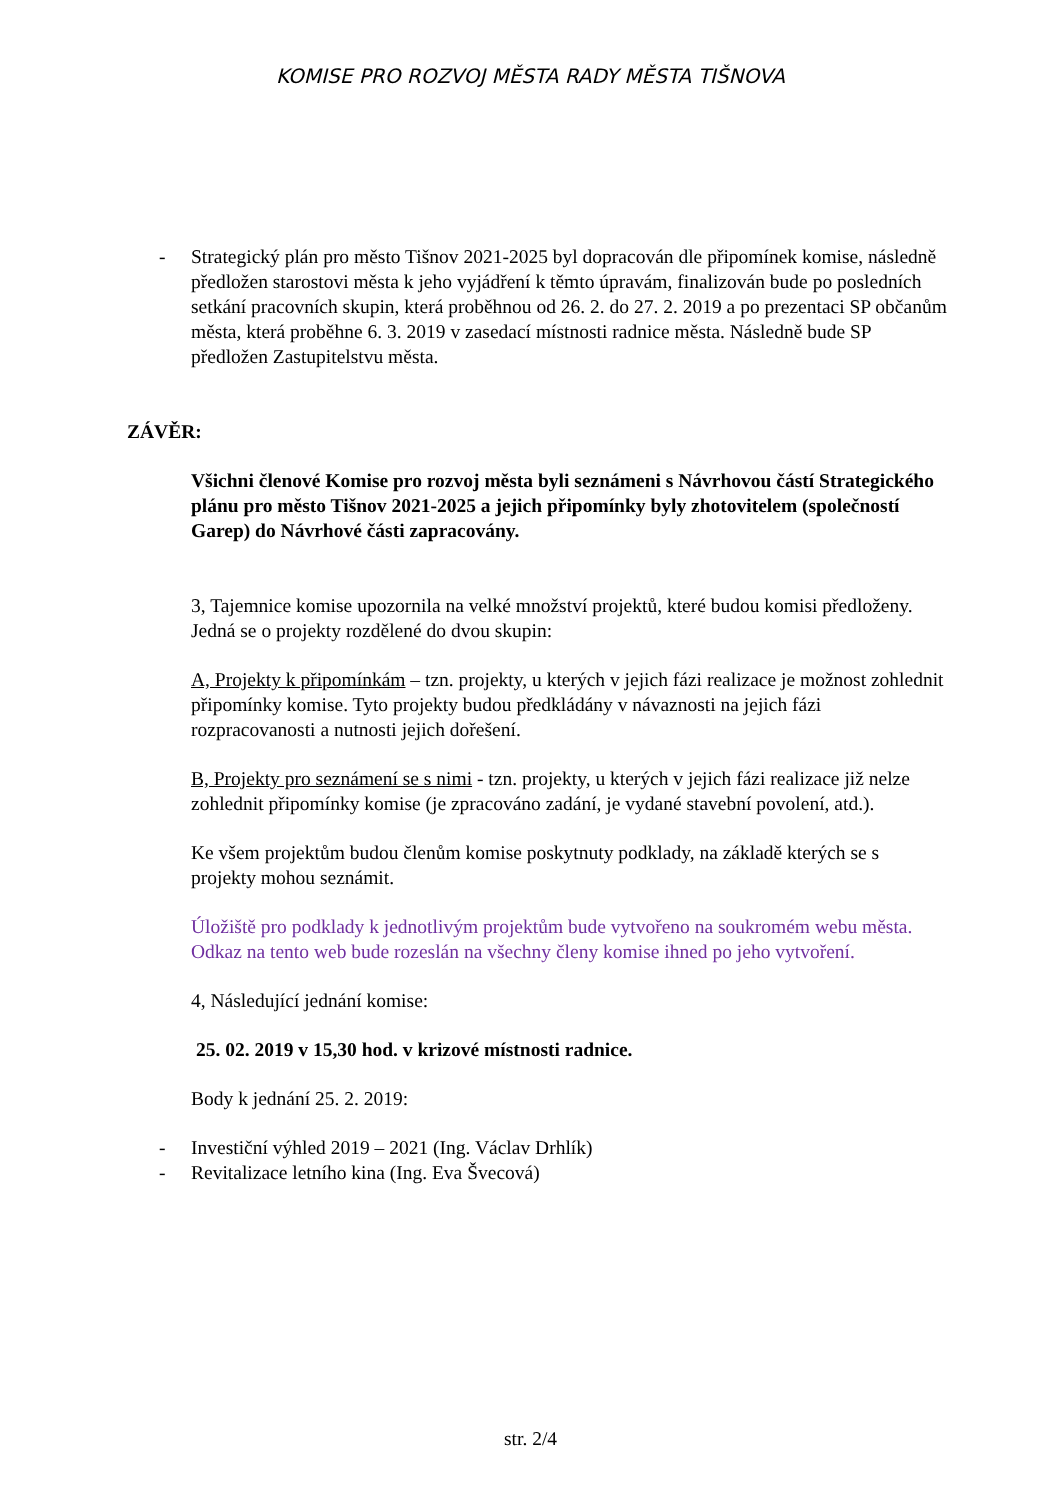KOMISE PRO ROZVOJ MĚSTA RADY MĚSTA TIŠNOVA
- Strategický plán pro město Tišnov 2021-2025 byl dopracován dle připomínek komise, následně předložen starostovi města k jeho vyjádření k těmto úpravám, finalizován bude po posledních setkání pracovních skupin, která proběhnou od 26. 2. do 27. 2. 2019 a po prezentaci SP občanům města, která proběhne 6. 3. 2019 v zasedací místnosti radnice města. Následně bude SP předložen Zastupitelstvu města.
ZÁVĚR:
Všichni členové Komise pro rozvoj města byli seznámeni s Návrhovou částí Strategického plánu pro město Tišnov 2021-2025 a jejich připomínky byly zhotovitelem (společností Garep) do Návrhové části zapracovány.
3, Tajemnice komise upozornila na velké množství projektů, které budou komisi předloženy. Jedná se o projekty rozdělené do dvou skupin:
A, Projekty k připomínkám – tzn. projekty, u kterých v jejich fázi realizace je možnost zohlednit připomínky komise. Tyto projekty budou předkládány v návaznosti na jejich fázi rozpracovanosti a nutnosti jejich dořešení.
B, Projekty pro seznámení se s nimi - tzn. projekty, u kterých v jejich fázi realizace již nelze zohlednit připomínky komise (je zpracováno zadání, je vydané stavební povolení, atd.).
Ke všem projektům budou členům komise poskytnuty podklady, na základě kterých se s projekty mohou seznámit.
Úložiště pro podklady k jednotlivým projektům bude vytvořeno na soukromém webu města. Odkaz na tento web bude rozeslán na všechny členy komise ihned po jeho vytvoření.
4, Následující jednání komise:
25. 02. 2019 v 15,30 hod. v krizové místnosti radnice.
Body k jednání 25. 2. 2019:
- Investiční výhled 2019 – 2021 (Ing. Václav Drhlík)
- Revitalizace letního kina (Ing. Eva Švecová)
str. 2/4